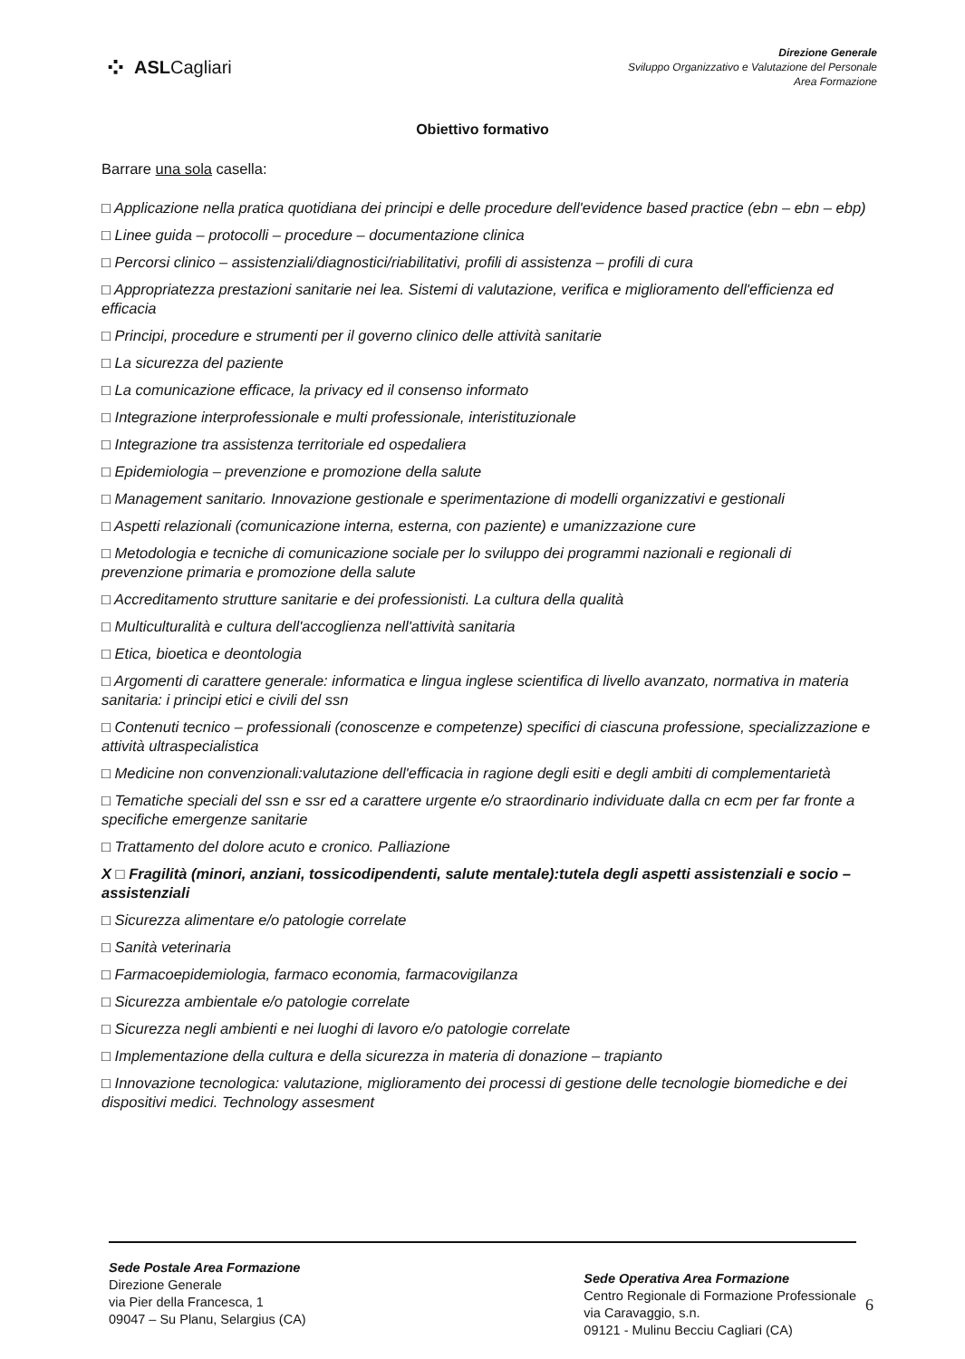⁘ ASLCagliari
Direzione Generale
Sviluppo Organizzativo e Valutazione del Personale
Area Formazione
Obiettivo formativo
Barrare una sola casella:
□ Applicazione nella pratica quotidiana dei principi e delle procedure dell'evidence based practice (ebn – ebn – ebp)
□ Linee guida – protocolli – procedure – documentazione clinica
□ Percorsi clinico – assistenziali/diagnostici/riabilitativi, profili di assistenza – profili di cura
□ Appropriatezza prestazioni sanitarie nei lea. Sistemi di valutazione, verifica e miglioramento dell'efficienza ed efficacia
□ Principi, procedure e strumenti per il governo clinico delle attività sanitarie
□ La sicurezza del paziente
□ La comunicazione efficace, la privacy ed il consenso informato
□ Integrazione interprofessionale e multi professionale, interistituzionale
□ Integrazione tra assistenza territoriale ed ospedaliera
□ Epidemiologia – prevenzione e promozione della salute
□ Management sanitario. Innovazione gestionale e sperimentazione di modelli organizzativi e gestionali
□ Aspetti relazionali (comunicazione interna, esterna, con paziente) e umanizzazione cure
□ Metodologia e tecniche di comunicazione sociale per lo sviluppo dei programmi nazionali e regionali di prevenzione primaria e promozione della salute
□ Accreditamento strutture sanitarie e dei professionisti. La cultura della qualità
□ Multiculturalità e cultura dell'accoglienza nell'attività sanitaria
□ Etica, bioetica e deontologia
□ Argomenti di carattere generale: informatica e lingua inglese scientifica di livello avanzato, normativa in materia sanitaria: i principi etici e civili del ssn
□ Contenuti tecnico – professionali (conoscenze e competenze) specifici di ciascuna professione, specializzazione e attività ultraspecialistica
□ Medicine non convenzionali:valutazione dell'efficacia in ragione degli esiti e degli ambiti di complementarietà
□ Tematiche speciali del ssn e ssr ed a carattere urgente e/o straordinario individuate dalla cn ecm per far fronte a specifiche emergenze sanitarie
□ Trattamento del dolore acuto e cronico. Palliazione
X □ Fragilità (minori, anziani, tossicodipendenti, salute mentale):tutela degli aspetti assistenziali e socio – assistenziali
□ Sicurezza alimentare e/o patologie correlate
□ Sanità veterinaria
□ Farmacoepidemiologia, farmaco economia, farmacovigilanza
□ Sicurezza ambientale e/o patologie correlate
□ Sicurezza negli ambienti e nei luoghi di lavoro e/o patologie correlate
□ Implementazione della cultura e della sicurezza in materia di donazione – trapianto
□ Innovazione tecnologica: valutazione, miglioramento dei processi di gestione delle tecnologie biomediche e dei dispositivi medici. Technology assesment
Sede Postale Area Formazione
Direzione Generale
via Pier della Francesca, 1
09047 – Su Planu, Selargius (CA)
Sede Operativa Area Formazione
Centro Regionale di Formazione Professionale
via Caravaggio, s.n.
09121 - Mulinu Becciu Cagliari (CA)
6